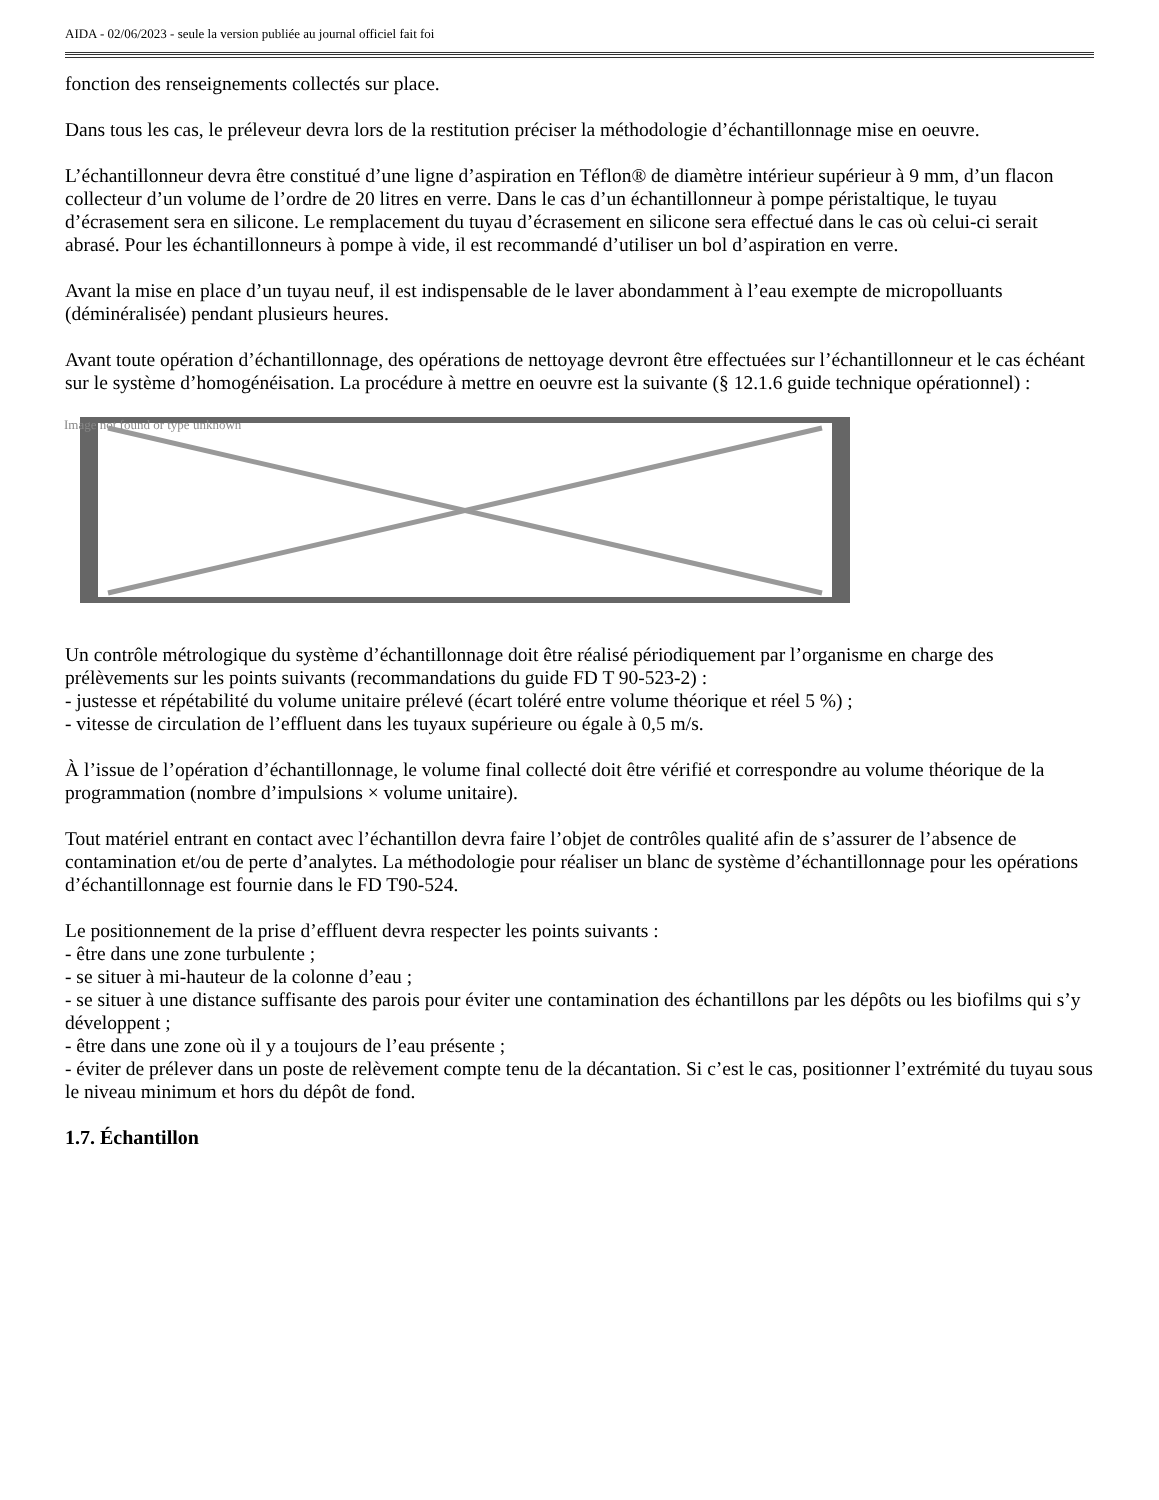AIDA - 02/06/2023 - seule la version publiée au journal officiel fait foi
fonction des renseignements collectés sur place.
Dans tous les cas, le préleveur devra lors de la restitution préciser la méthodologie d’échantillonnage mise en oeuvre.
L’échantillonneur devra être constitué d’une ligne d’aspiration en Téflon® de diamètre intérieur supérieur à 9 mm, d’un flacon collecteur d’un volume de l’ordre de 20 litres en verre. Dans le cas d’un échantillonneur à pompe péristaltique, le tuyau d’écrasement sera en silicone. Le remplacement du tuyau d’écrasement en silicone sera effectué dans le cas où celui-ci serait abrasé. Pour les échantillonneurs à pompe à vide, il est recommandé d’utiliser un bol d’aspiration en verre.
Avant la mise en place d’un tuyau neuf, il est indispensable de le laver abondamment à l’eau exempte de micropolluants (déminéralisée) pendant plusieurs heures.
Avant toute opération d’échantillonnage, des opérations de nettoyage devront être effectuées sur l’échantillonneur et le cas échéant sur le système d’homogénéisation. La procédure à mettre en oeuvre est la suivante (§ 12.1.6 guide technique opérationnel) :
Image not found or type unknown
Un contrôle métrologique du système d’échantillonnage doit être réalisé périodiquement par l’organisme en charge des prélèvements sur les points suivants (recommandations du guide FD T 90-523-2) :
- justesse et répétabilité du volume unitaire prélevé (écart toléré entre volume théorique et réel 5 %) ;
- vitesse de circulation de l’effluent dans les tuyaux supérieure ou égale à 0,5 m/s.
À l’issue de l’opération d’échantillonnage, le volume final collecté doit être vérifié et correspondre au volume théorique de la programmation (nombre d’impulsions × volume unitaire).
Tout matériel entrant en contact avec l’échantillon devra faire l’objet de contrôles qualité afin de s’assurer de l’absence de contamination et/ou de perte d’analytes. La méthodologie pour réaliser un blanc de système d’échantillonnage pour les opérations d’échantillonnage est fournie dans le FD T90-524.
Le positionnement de la prise d’effluent devra respecter les points suivants :
- être dans une zone turbulente ;
- se situer à mi-hauteur de la colonne d’eau ;
- se situer à une distance suffisante des parois pour éviter une contamination des échantillons par les dépôts ou les biofilms qui s’y développent ;
- être dans une zone où il y a toujours de l’eau présente ;
- éviter de prélever dans un poste de relèvement compte tenu de la décantation. Si c’est le cas, positionner l’extrémité du tuyau sous le niveau minimum et hors du dépôt de fond.
1.7. Échantillon